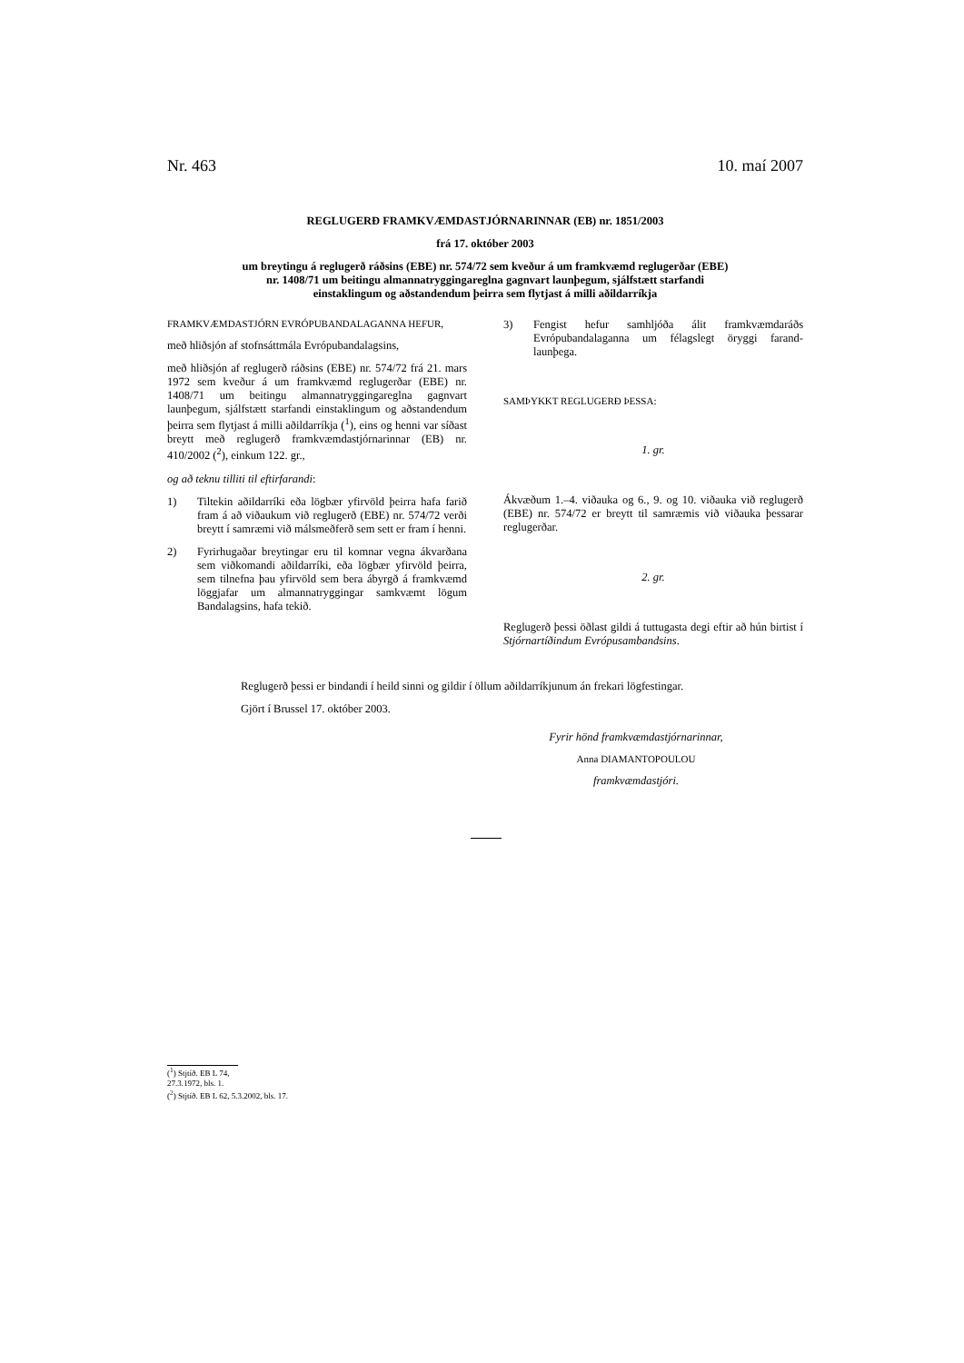Nr. 463 10. maí 2007
REGLUGERÐ FRAMKVÆMDASTJÓRNARINNAR (EB) nr. 1851/2003
frá 17. október 2003
um breytingu á reglugerð ráðsins (EBE) nr. 574/72 sem kveður á um framkvæmd reglugerðar (EBE) nr. 1408/71 um beitingu almannatryggingareglna gagnvart launþegum, sjálfstætt starfandi einstaklingum og aðstandendum þeirra sem flytjast á milli aðildarríkja
FRAMKVÆMDASTJÓRN EVRÓPUBANDALAGANNA HEFUR,
með hliðsjón af stofnsáttmála Evrópubandalagsins,
með hliðsjón af reglugerð ráðsins (EBE) nr. 574/72 frá 21. mars 1972 sem kveður á um framkvæmd reglugerðar (EBE) nr. 1408/71 um beitingu almannatryggingareglna gagnvart launþegum, sjálfstætt starfandi einstaklingum og aðstandendum þeirra sem flytjast á milli aðildarríkja (<sup>1</sup>), eins og henni var síðast breytt með reglugerð framkvæmdastjórnarinnar (EB) nr. 410/2002 (<sup>2</sup>), einkum 122. gr.,
og að teknu tilliti til eftirfarandi:
1) Tiltekin aðildarríki eða lögbær yfirvöld þeirra hafa farið fram á að viðaukum við reglugerð (EBE) nr. 574/72 verði breytt í samræmi við málsmeðferð sem sett er fram í henni.
2) Fyrirhugaðar breytingar eru til komnar vegna ákvarðana sem viðkomandi aðildarríki, eða lögbær yfirvöld þeirra, sem tilnefna þau yfirvöld sem bera ábyrgð á framkvæmd löggjafar um almannatryggingar samkvæmt lögum Bandalagsins, hafa tekið.
3) Fengist hefur samhljóða álit framkvæmdaráðs Evrópubandalaganna um félagslegt öryggi farand-launþega.
SAMÞYKKT REGLUGERÐ ÞESSA:
1. gr.
Ákvæðum 1.–4. viðauka og 6., 9. og 10. viðauka við reglugerð (EBE) nr. 574/72 er breytt til samræmis við viðauka þessarar reglugerðar.
2. gr.
Reglugerð þessi öðlast gildi á tuttugasta degi eftir að hún birtist í Stjórnartíðindum Evrópusambandsins.
Reglugerð þessi er bindandi í heild sinni og gildir í öllum aðildarríkjunum án frekari lögfestingar.
Gjört í Brussel 17. október 2003.
Fyrir hönd framkvæmdastjórnarinnar,
Anna DIAMANTOPOULOU
framkvæmdastjóri.
(<sup>1</sup>) Stjtíð. EB L 74, 27.3.1972, bls. 1.
(<sup>2</sup>) Stjtíð. EB L 62, 5.3.2002, bls. 17.